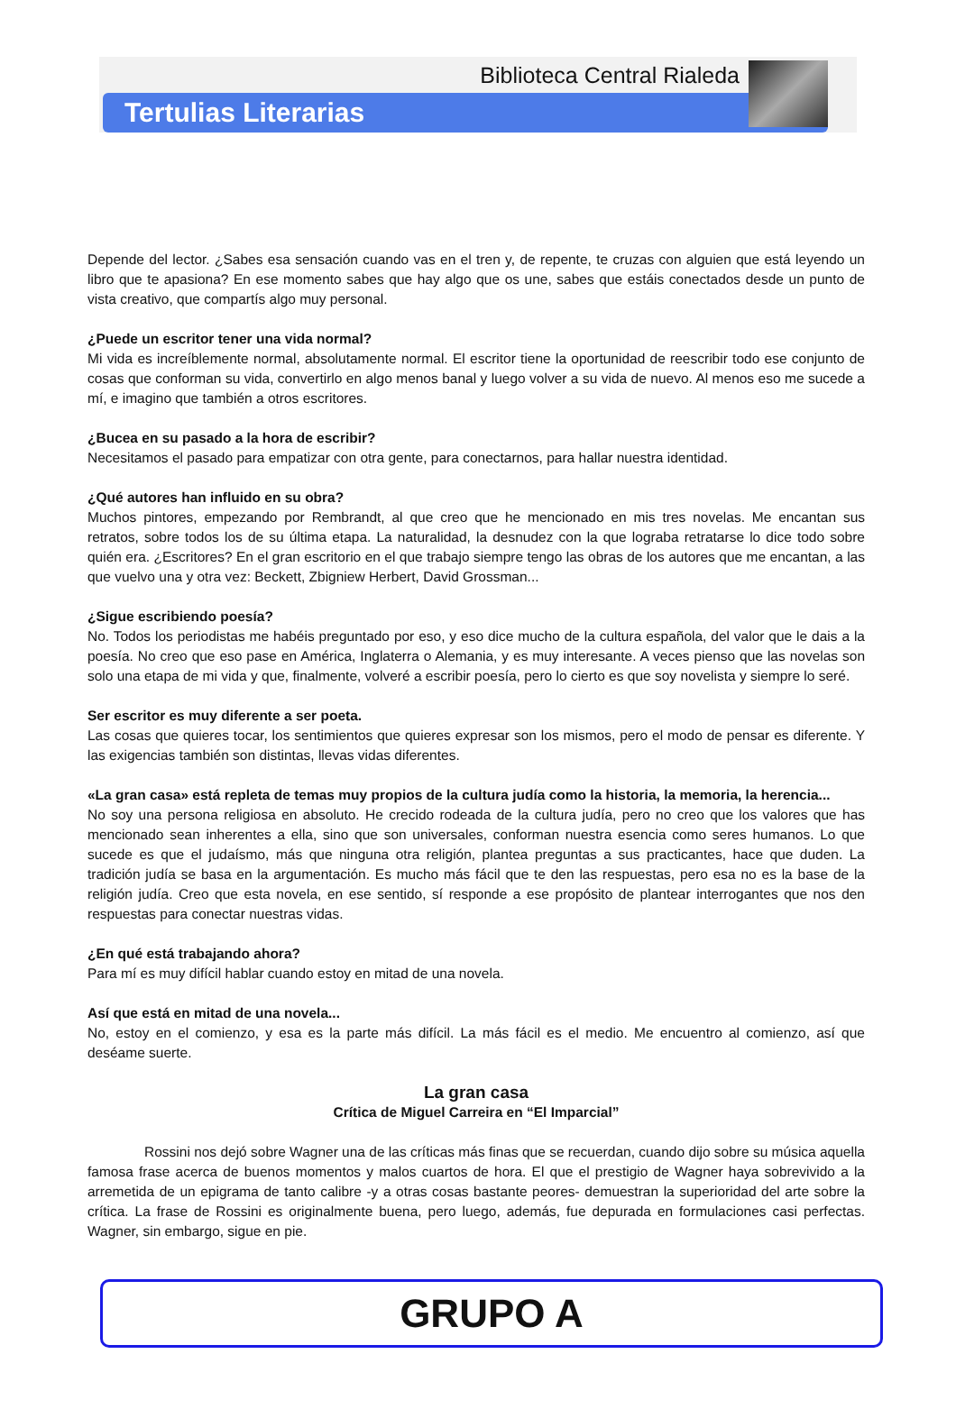Biblioteca Central Rialeda
Tertulias Literarias
Depende del lector. ¿Sabes esa sensación cuando vas en el tren y, de repente, te cruzas con alguien que está leyendo un libro que te apasiona? En ese momento sabes que hay algo que os une, sabes que estáis conectados desde un punto de vista creativo, que compartís algo muy personal.
¿Puede un escritor tener una vida normal?
Mi vida es increíblemente normal, absolutamente normal. El escritor tiene la oportunidad de reescribir todo ese conjunto de cosas que conforman su vida, convertirlo en algo menos banal y luego volver a su vida de nuevo. Al menos eso me sucede a mí, e imagino que también a otros escritores.
¿Bucea en su pasado a la hora de escribir?
Necesitamos el pasado para empatizar con otra gente, para conectarnos, para hallar nuestra identidad.
¿Qué autores han influido en su obra?
Muchos pintores, empezando por Rembrandt, al que creo que he mencionado en mis tres novelas. Me encantan sus retratos, sobre todos los de su última etapa. La naturalidad, la desnudez con la que lograba retratarse lo dice todo sobre quién era. ¿Escritores? En el gran escritorio en el que trabajo siempre tengo las obras de los autores que me encantan, a las que vuelvo una y otra vez: Beckett, Zbigniew Herbert, David Grossman...
¿Sigue escribiendo poesía?
No. Todos los periodistas me habéis preguntado por eso, y eso dice mucho de la cultura española, del valor que le dais a la poesía. No creo que eso pase en América, Inglaterra o Alemania, y es muy interesante. A veces pienso que las novelas son solo una etapa de mi vida y que, finalmente, volveré a escribir poesía, pero lo cierto es que soy novelista y siempre lo seré.
Ser escritor es muy diferente a ser poeta.
Las cosas que quieres tocar, los sentimientos que quieres expresar son los mismos, pero el modo de pensar es diferente. Y las exigencias también son distintas, llevas vidas diferentes.
«La gran casa» está repleta de temas muy propios de la cultura judía como la historia, la memoria, la herencia...
No soy una persona religiosa en absoluto. He crecido rodeada de la cultura judía, pero no creo que los valores que has mencionado sean inherentes a ella, sino que son universales, conforman nuestra esencia como seres humanos. Lo que sucede es que el judaísmo, más que ninguna otra religión, plantea preguntas a sus practicantes, hace que duden. La tradición judía se basa en la argumentación. Es mucho más fácil que te den las respuestas, pero esa no es la base de la religión judía. Creo que esta novela, en ese sentido, sí responde a ese propósito de plantear interrogantes que nos den respuestas para conectar nuestras vidas.
¿En qué está trabajando ahora?
Para mí es muy difícil hablar cuando estoy en mitad de una novela.
Así que está en mitad de una novela...
No, estoy en el comienzo, y esa es la parte más difícil. La más fácil es el medio. Me encuentro al comienzo, así que deséame suerte.
La gran casa
Crítica de Miguel Carreira en “El Imparcial”
Rossini nos dejó sobre Wagner una de las críticas más finas que se recuerdan, cuando dijo sobre su música aquella famosa frase acerca de buenos momentos y malos cuartos de hora. El que el prestigio de Wagner haya sobrevivido a la arremetida de un epigrama de tanto calibre -y a otras cosas bastante peores- demuestran la superioridad del arte sobre la crítica. La frase de Rossini es originalmente buena, pero luego, además, fue depurada en formulaciones casi perfectas. Wagner, sin embargo, sigue en pie.
GRUPO A